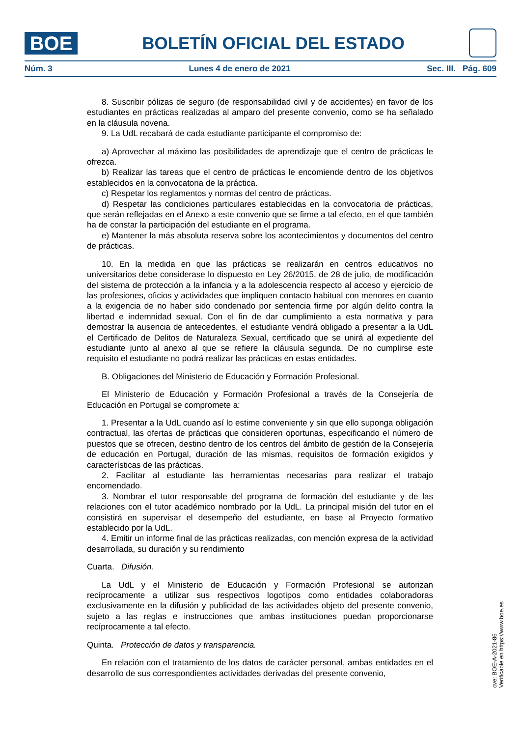BOE
BOLETÍN OFICIAL DEL ESTADO
Núm. 3 Lunes 4 de enero de 2021 Sec. III. Pág. 609
8. Suscribir pólizas de seguro (de responsabilidad civil y de accidentes) en favor de los estudiantes en prácticas realizadas al amparo del presente convenio, como se ha señalado en la cláusula novena.
9. La UdL recabará de cada estudiante participante el compromiso de:
a) Aprovechar al máximo las posibilidades de aprendizaje que el centro de prácticas le ofrezca.
b) Realizar las tareas que el centro de prácticas le encomiende dentro de los objetivos establecidos en la convocatoria de la práctica.
c) Respetar los reglamentos y normas del centro de prácticas.
d) Respetar las condiciones particulares establecidas en la convocatoria de prácticas, que serán reflejadas en el Anexo a este convenio que se firme a tal efecto, en el que también ha de constar la participación del estudiante en el programa.
e) Mantener la más absoluta reserva sobre los acontecimientos y documentos del centro de prácticas.
10. En la medida en que las prácticas se realizarán en centros educativos no universitarios debe considerase lo dispuesto en Ley 26/2015, de 28 de julio, de modificación del sistema de protección a la infancia y a la adolescencia respecto al acceso y ejercicio de las profesiones, oficios y actividades que impliquen contacto habitual con menores en cuanto a la exigencia de no haber sido condenado por sentencia firme por algún delito contra la libertad e indemnidad sexual. Con el fin de dar cumplimiento a esta normativa y para demostrar la ausencia de antecedentes, el estudiante vendrá obligado a presentar a la UdL el Certificado de Delitos de Naturaleza Sexual, certificado que se unirá al expediente del estudiante junto al anexo al que se refiere la cláusula segunda. De no cumplirse este requisito el estudiante no podrá realizar las prácticas en estas entidades.
B. Obligaciones del Ministerio de Educación y Formación Profesional.
El Ministerio de Educación y Formación Profesional a través de la Consejería de Educación en Portugal se compromete a:
1. Presentar a la UdL cuando así lo estime conveniente y sin que ello suponga obligación contractual, las ofertas de prácticas que consideren oportunas, especificando el número de puestos que se ofrecen, destino dentro de los centros del ámbito de gestión de la Consejería de educación en Portugal, duración de las mismas, requisitos de formación exigidos y características de las prácticas.
2. Facilitar al estudiante las herramientas necesarias para realizar el trabajo encomendado.
3. Nombrar el tutor responsable del programa de formación del estudiante y de las relaciones con el tutor académico nombrado por la UdL. La principal misión del tutor en el consistirá en supervisar el desempeño del estudiante, en base al Proyecto formativo establecido por la UdL.
4. Emitir un informe final de las prácticas realizadas, con mención expresa de la actividad desarrollada, su duración y su rendimiento
Cuarta. Difusión.
La UdL y el Ministerio de Educación y Formación Profesional se autorizan recíprocamente a utilizar sus respectivos logotipos como entidades colaboradoras exclusivamente en la difusión y publicidad de las actividades objeto del presente convenio, sujeto a las reglas e instrucciones que ambas instituciones puedan proporcionarse recíprocamente a tal efecto.
Quinta. Protección de datos y transparencia.
En relación con el tratamiento de los datos de carácter personal, ambas entidades en el desarrollo de sus correspondientes actividades derivadas del presente convenio,
cve: BOE-A-2021-86
Verificable en https://www.boe.es